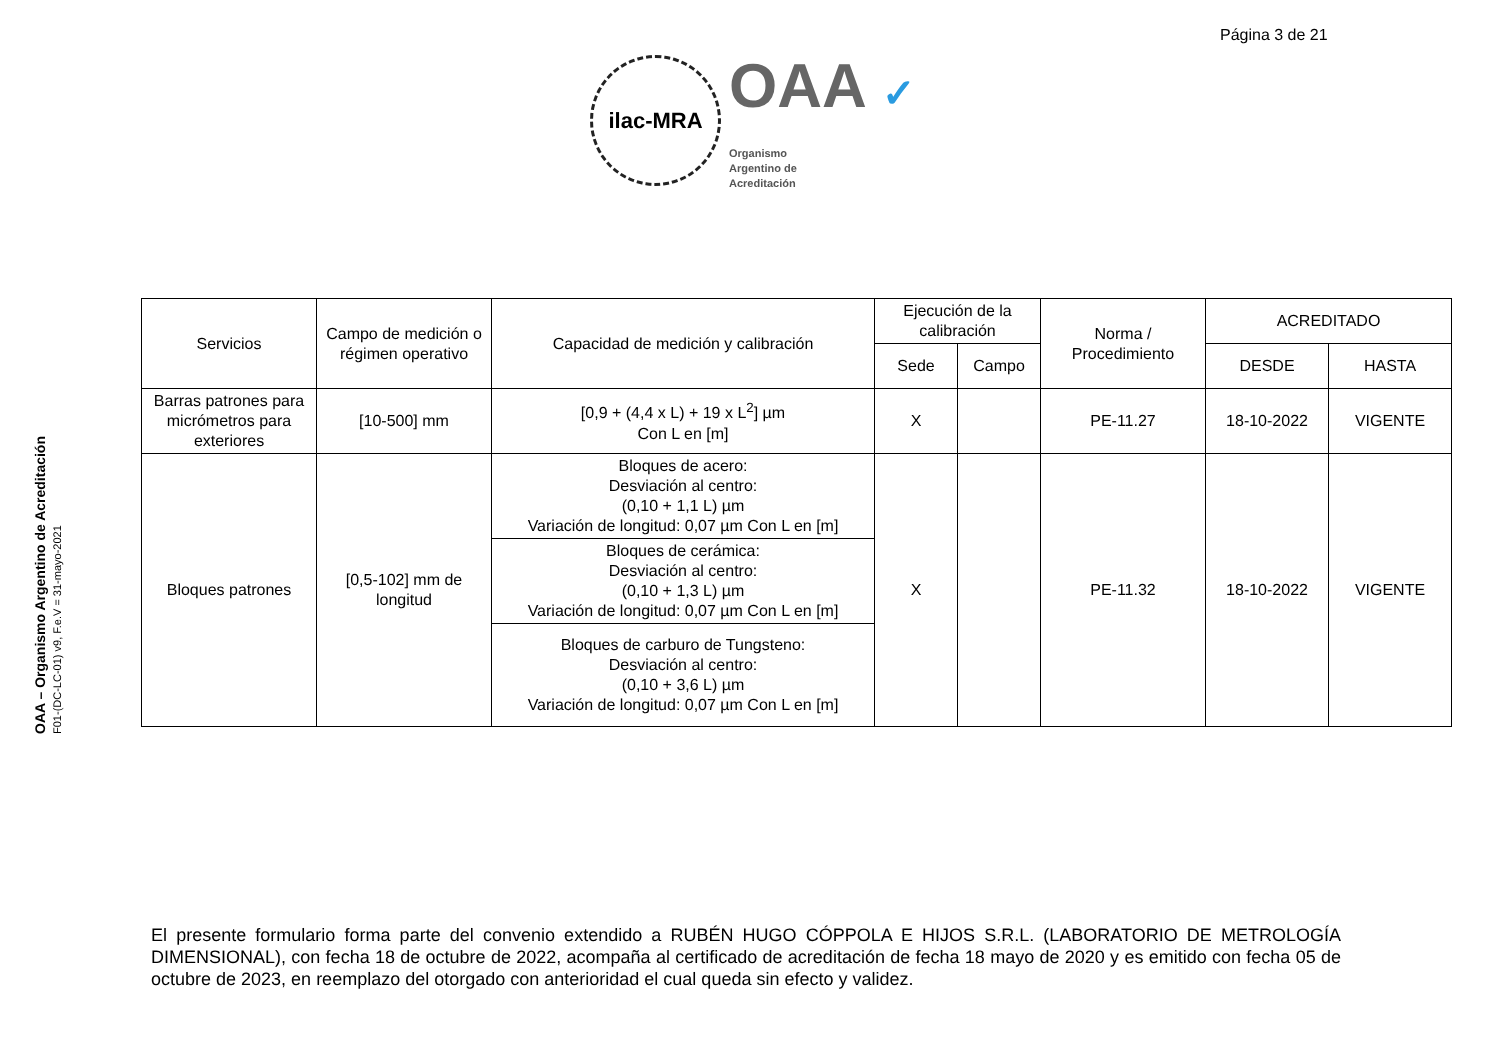Página 3 de 21
ilac-MRA
OAA ✓
Organismo
Argentino de
Acreditación
OAA – Organismo Argentino de Acreditación
F01-(DC-LC-01) v9, F.e.V = 31-mayo-2021
| Servicios | Campo de medición o régimen operativo | Capacidad de medición y calibración | Ejecución de la calibración | | Norma / Procedimiento | ACREDITADO | |
| --- | --- | --- | --- | --- | --- | --- | --- |
| | | | Sede | Campo | | DESDE | HASTA |
| Barras patrones para micrómetros para exteriores | [10-500] mm | [0,9 + (4,4 x L) + 19 x L<sup>2</sup>] µm Con L en [m] | X | | PE-11.27 | 18-10-2022 | VIGENTE |
| Bloques patrones | [0,5-102] mm de longitud | Bloques de acero: Desviación al centro: (0,10 + 1,1 L) µm Variación de longitud: 0,07 µm Con L en [m] | X | | PE-11.32 | 18-10-2022 | VIGENTE |
| | | Bloques de cerámica: Desviación al centro: (0,10 + 1,3 L) µm Variación de longitud: 0,07 µm Con L en [m] | | | | | |
| | | Bloques de carburo de Tungsteno: Desviación al centro: (0,10 + 3,6 L) µm Variación de longitud: 0,07 µm Con L en [m] | | | | | |
El presente formulario forma parte del convenio extendido a RUBÉN HUGO CÓPPOLA E HIJOS S.R.L. (LABORATORIO DE METROLOGÍA DIMENSIONAL), con fecha 18 de octubre de 2022, acompaña al certificado de acreditación de fecha 18 mayo de 2020 y es emitido con fecha 05 de octubre de 2023, en reemplazo del otorgado con anterioridad el cual queda sin efecto y validez.